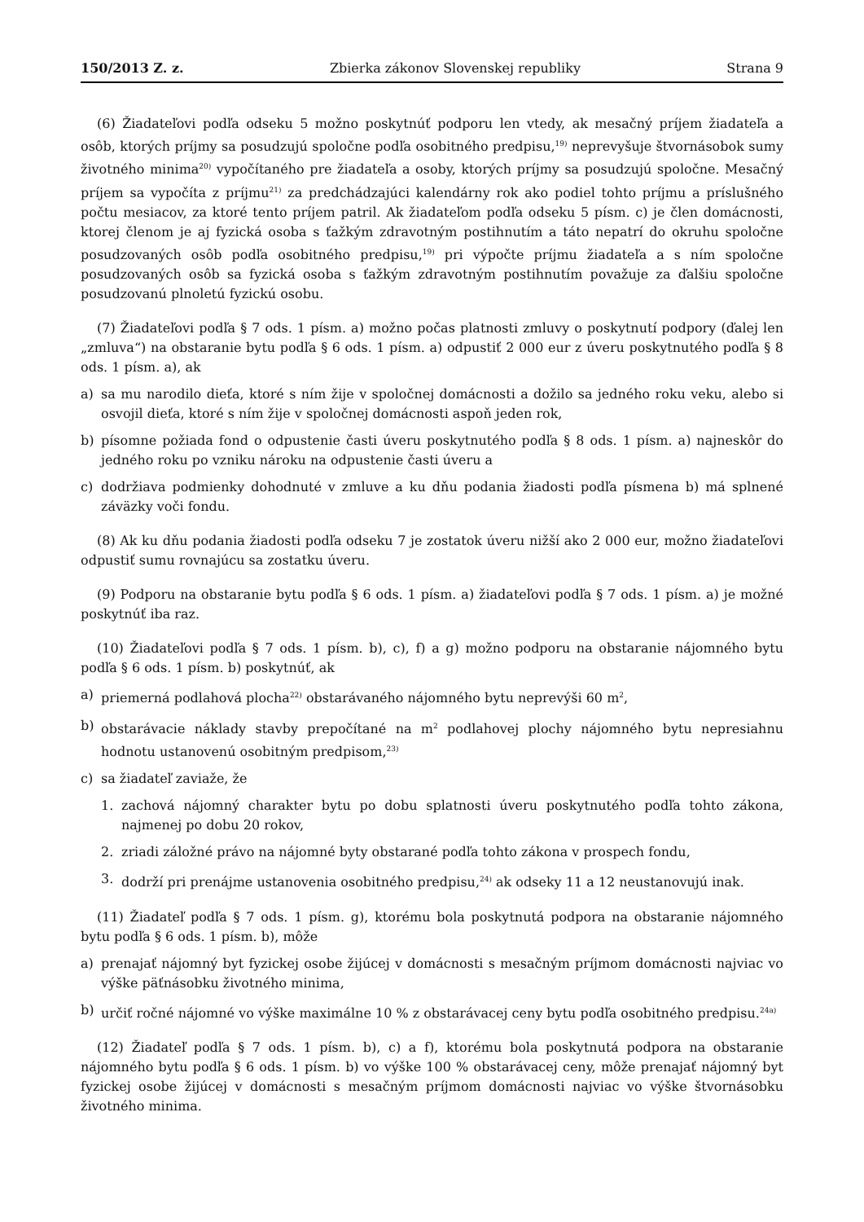150/2013 Z. z. Zbierka zákonov Slovenskej republiky Strana 9
(6) Žiadateľovi podľa odseku 5 možno poskytnúť podporu len vtedy, ak mesačný príjem žiadateľa a osôb, ktorých príjmy sa posudzujú spoločne podľa osobitného predpisu,<sup>19)</sup> neprevyšuje štvornásobok sumy životného minima<sup>20)</sup> vypočítaného pre žiadateľa a osoby, ktorých príjmy sa posudzujú spoločne. Mesačný príjem sa vypočíta z príjmu<sup>21)</sup> za predchádzajúci kalendárny rok ako podiel tohto príjmu a príslušného počtu mesiacov, za ktoré tento príjem patril. Ak žiadateľom podľa odseku 5 písm. c) je člen domácnosti, ktorej členom je aj fyzická osoba s ťažkým zdravotným postihnutím a táto nepatrí do okruhu spoločne posudzovaných osôb podľa osobitného predpisu,<sup>19)</sup> pri výpočte príjmu žiadateľa a s ním spoločne posudzovaných osôb sa fyzická osoba s ťažkým zdravotným postihnutím považuje za ďalšiu spoločne posudzovanú plnoletú fyzickú osobu.
(7) Žiadateľovi podľa § 7 ods. 1 písm. a) možno počas platnosti zmluvy o poskytnutí podpory (ďalej len „zmluva“) na obstaranie bytu podľa § 6 ods. 1 písm. a) odpustiť 2 000 eur z úveru poskytnutého podľa § 8 ods. 1 písm. a), ak
a) sa mu narodilo dieťa, ktoré s ním žije v spoločnej domácnosti a dožilo sa jedného roku veku, alebo si osvojil dieťa, ktoré s ním žije v spoločnej domácnosti aspoň jeden rok,
b) písomne požiada fond o odpustenie časti úveru poskytnutého podľa § 8 ods. 1 písm. a) najneskôr do jedného roku po vzniku nároku na odpustenie časti úveru a
c) dodržiava podmienky dohodnuté v zmluve a ku dňu podania žiadosti podľa písmena b) má splnené záväzky voči fondu.
(8) Ak ku dňu podania žiadosti podľa odseku 7 je zostatok úveru nižší ako 2 000 eur, možno žiadateľovi odpustiť sumu rovnajúcu sa zostatku úveru.
(9) Podporu na obstaranie bytu podľa § 6 ods. 1 písm. a) žiadateľovi podľa § 7 ods. 1 písm. a) je možné poskytnúť iba raz.
(10) Žiadateľovi podľa § 7 ods. 1 písm. b), c), f) a g) možno podporu na obstaranie nájomného bytu podľa § 6 ods. 1 písm. b) poskytnúť, ak
a) priemerná podlahová plocha<sup>22)</sup> obstarávaného nájomného bytu neprevýši 60 m<sup>2</sup>,
b) obstarávacie náklady stavby prepočítané na m<sup>2</sup> podlahovej plochy nájomného bytu nepresiahnu hodnotu ustanovenú osobitným predpisom,<sup>23)</sup>
c) sa žiadateľ zaviaže, že
1. zachová nájomný charakter bytu po dobu splatnosti úveru poskytnutého podľa tohto zákona, najmenej po dobu 20 rokov,
2. zriadi záložné právo na nájomné byty obstarané podľa tohto zákona v prospech fondu,
3. dodrží pri prenájme ustanovenia osobitného predpisu,<sup>24)</sup> ak odseky 11 a 12 neustanovujú inak.
(11) Žiadateľ podľa § 7 ods. 1 písm. g), ktorému bola poskytnutá podpora na obstaranie nájomného bytu podľa § 6 ods. 1 písm. b), môže
a) prenajať nájomný byt fyzickej osobe žijúcej v domácnosti s mesačným príjmom domácnosti najviac vo výške päťnásobku životného minima,
b) určiť ročné nájomné vo výške maximálne 10 % z obstarávacej ceny bytu podľa osobitného predpisu.<sup>24a)</sup>
(12) Žiadateľ podľa § 7 ods. 1 písm. b), c) a f), ktorému bola poskytnutá podpora na obstaranie nájomného bytu podľa § 6 ods. 1 písm. b) vo výške 100 % obstarávacej ceny, môže prenajať nájomný byt fyzickej osobe žijúcej v domácnosti s mesačným príjmom domácnosti najviac vo výške štvornásobku životného minima.